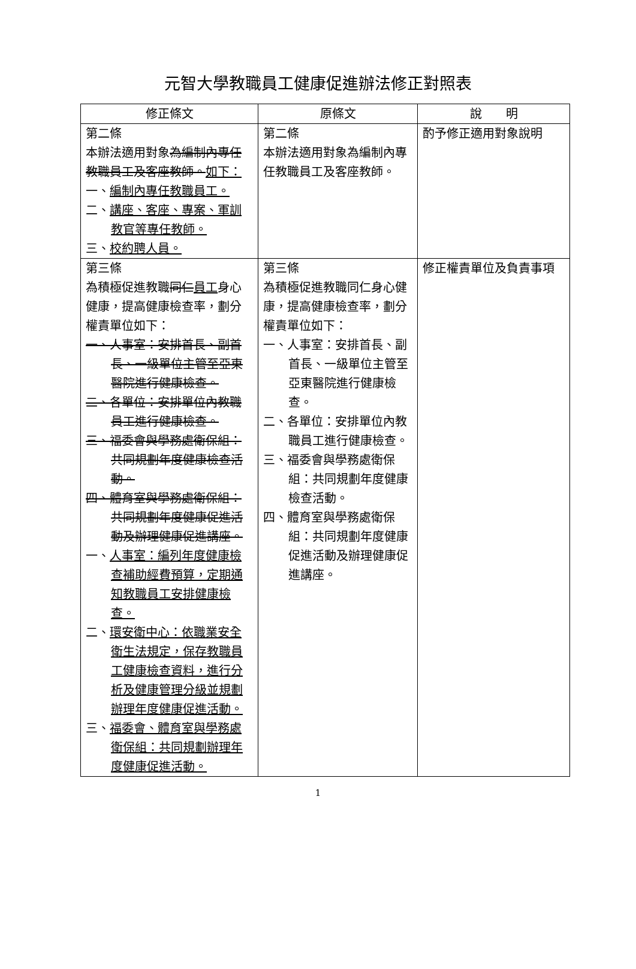元智大學教職員工健康促進辦法修正對照表
| 修正條文 | 原條文 | 說 明 |
| --- | --- | --- |
| 第二條 本辦法適用對象 為編制內專任教職員工及客座教師。 如下： 一、 編制內專任教職員工。 二、 講座、客座、專案、軍訓教官等專任教師。 三、 校約聘人員。 | 第二條 本辦法適用對象為編制內專任教職員工及客座教師。 | 酌予修正適用對象說明 |
| 第三條 為積極促進教職 同仁 員工 身心健康，提高健康檢查率，劃分權責單位如下： 一、人事室：安排首長、副首長、一級單位主管至亞東醫院進行健康檢查。 二、各單位：安排單位內教職員工進行健康檢查。 三、福委會與學務處衛保組：共同規劃年度健康檢查活動。 四、體育室與學務處衛保組：共同規劃年度健康促進活動及辦理健康促進講座。 一、 人事室：編列年度健康檢查補助經費預算，定期通知教職員工安排健康檢查。 二、 環安衛中心：依職業安全衛生法規定，保存教職員工健康檢查資料，進行分析及健康管理分級並規劃辦理年度健康促進活動。 三、 福委會、體育室與學務處衛保組：共同規劃辦理年度健康促進活動。 | 第三條 為積極促進教職同仁身心健康，提高健康檢查率，劃分權責單位如下： 一、人事室：安排首長、副首長、一級單位主管至亞東醫院進行健康檢查。 二、各單位：安排單位內教職員工進行健康檢查。 三、福委會與學務處衛保組：共同規劃年度健康檢查活動。 四、體育室與學務處衛保組：共同規劃年度健康促進活動及辦理健康促進講座。 | 修正權責單位及負責事項 |
1